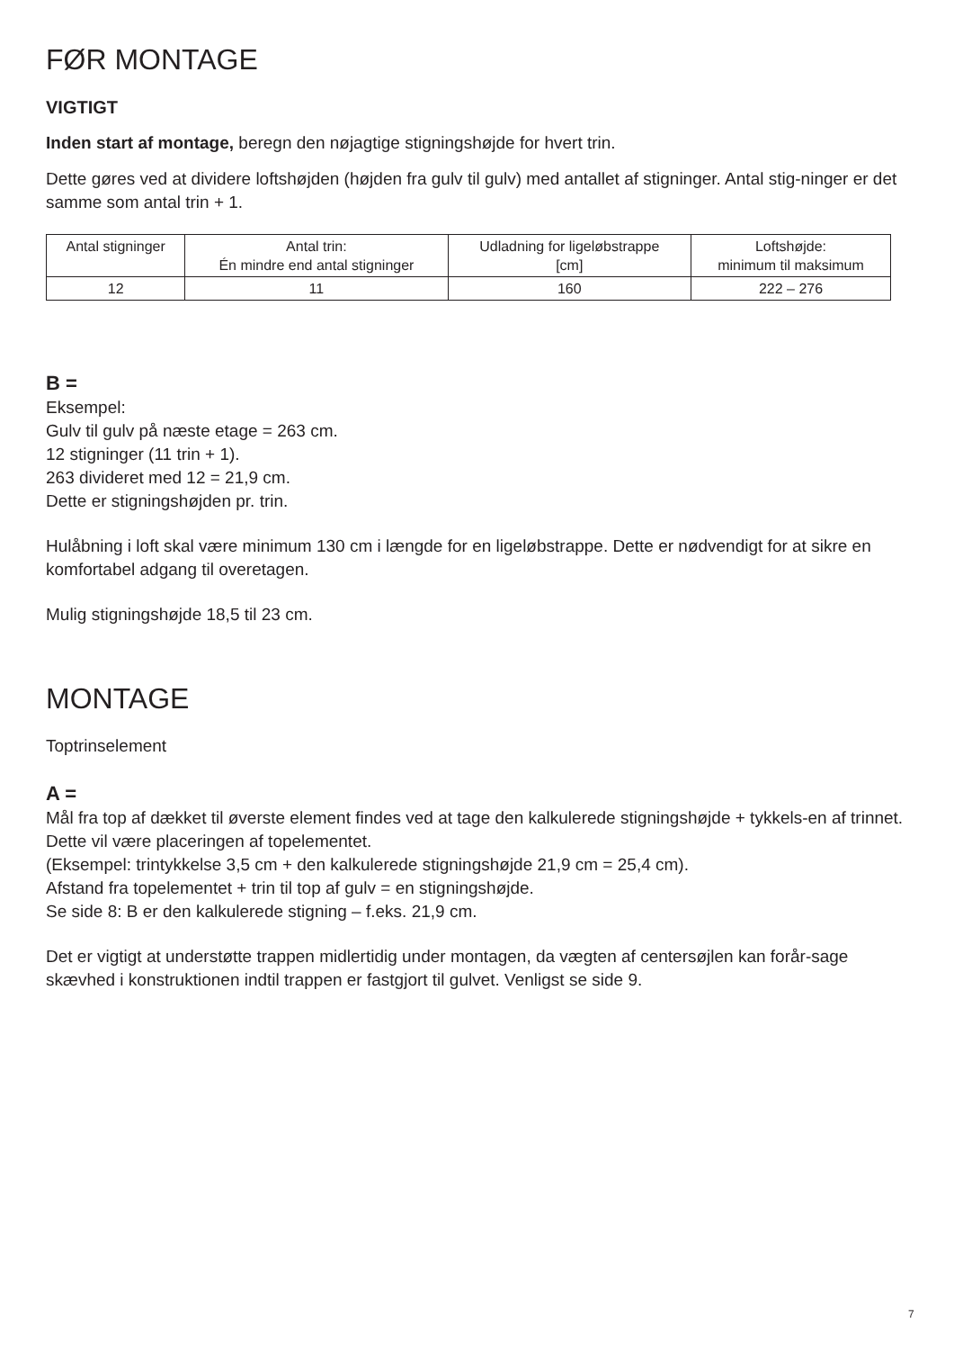FØR MONTAGE
VIGTIGT
Inden start af montage, beregn den nøjagtige stigningshøjde for hvert trin.
Dette gøres ved at dividere loftshøjden (højden fra gulv til gulv) med antallet af stigninger. Antal stig-ninger er det samme som antal trin + 1.
| Antal stigninger | Antal trin: Én mindre end antal stigninger | Udladning for ligeløbstrappe [cm] | Loftshøjde: minimum til maksimum |
| --- | --- | --- | --- |
| 12 | 11 | 160 | 222 – 276 |
B =
Eksempel:
Gulv til gulv på næste etage = 263 cm.
12 stigninger (11 trin + 1).
263 divideret med 12 = 21,9 cm.
Dette er stigningshøjden pr. trin.
Hulåbning i loft skal være minimum 130 cm i længde for en ligeløbstrappe. Dette er nødvendigt for at sikre en komfortabel adgang til overetagen.
Mulig stigningshøjde 18,5 til 23 cm.
MONTAGE
Toptrinselement
A =
Mål fra top af dækket til øverste element findes ved at tage den kalkulerede stigningshøjde + tykkels-en af trinnet. Dette vil være placeringen af topelementet.
(Eksempel: trintykkelse 3,5 cm + den kalkulerede stigningshøjde 21,9 cm = 25,4 cm).
Afstand fra topelementet + trin til top af gulv = en stigningshøjde.
Se side 8: B er den kalkulerede stigning – f.eks. 21,9 cm.
Det er vigtigt at understøtte trappen midlertidig under montagen, da vægten af centersøjlen kan forår-sage skævhed i konstruktionen indtil trappen er fastgjort til gulvet. Venligst se side 9.
7